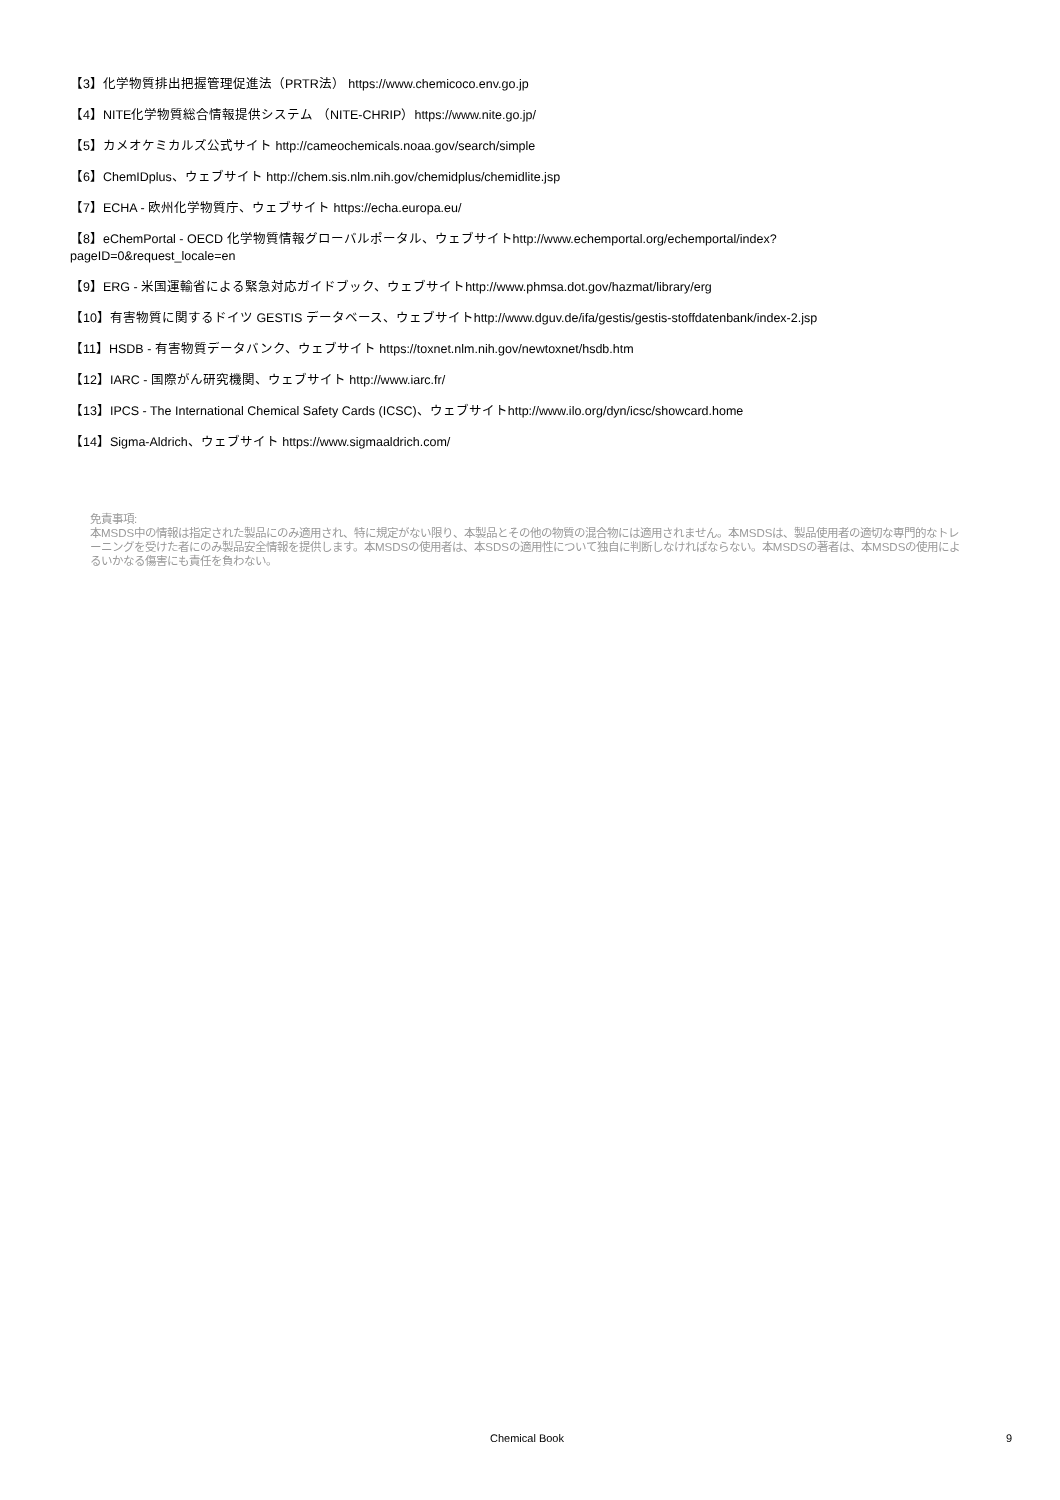【3】化学物質排出把握管理促進法（PRTR法） https://www.chemicoco.env.go.jp
【4】NITE化学物質総合情報提供システム （NITE-CHRIP）https://www.nite.go.jp/
【5】カメオケミカルズ公式サイト http://cameochemicals.noaa.gov/search/simple
【6】ChemIDplus、ウェブサイト http://chem.sis.nlm.nih.gov/chemidplus/chemidlite.jsp
【7】ECHA - 欧州化学物質庁、ウェブサイト https://echa.europa.eu/
【8】eChemPortal - OECD 化学物質情報グローバルポータル、ウェブサイトhttp://www.echemportal.org/echemportal/index?
pageID=0&request_locale=en
【9】ERG - 米国運輸省による緊急対応ガイドブック、ウェブサイトhttp://www.phmsa.dot.gov/hazmat/library/erg
【10】有害物質に関するドイツ GESTIS データベース、ウェブサイトhttp://www.dguv.de/ifa/gestis/gestis-stoffdatenbank/index-2.jsp
【11】HSDB - 有害物質データバンク、ウェブサイト https://toxnet.nlm.nih.gov/newtoxnet/hsdb.htm
【12】IARC - 国際がん研究機関、ウェブサイト http://www.iarc.fr/
【13】IPCS - The International Chemical Safety Cards (ICSC)、ウェブサイトhttp://www.ilo.org/dyn/icsc/showcard.home
【14】Sigma-Aldrich、ウェブサイト https://www.sigmaaldrich.com/
免責事項:
本MSDS中の情報は指定された製品にのみ適用され、特に規定がない限り、本製品とその他の物質の混合物には適用されません。本MSDSは、製品使用者の適切な専門的なトレーニングを受けた者にのみ製品安全情報を提供します。本MSDSの使用者は、本SDSの適用性について独自に判断しなければならない。本MSDSの著者は、本MSDSの使用によるいかなる傷害にも責任を負わない。
Chemical Book 9